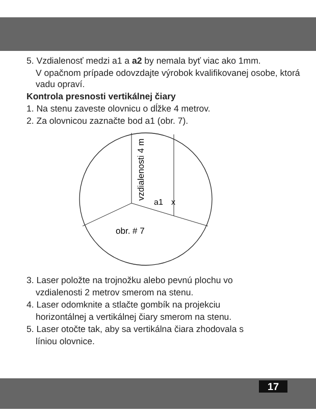5. Vzdialenosť medzi a1 a a2 by nemala byť viac ako 1mm.
V opačnom prípade odovzdajte výrobok kvalifikovanej osobe, ktorá vadu opraví.
Kontrola presnosti vertikálnej čiary
1. Na stenu zaveste olovnicu o dĺžke 4 metrov.
2. Za olovnicou zaznačte bod a1 (obr. 7).
a1
x
obr. # 7
vzdialenosti 4 m
3. Laser položte na trojnožku alebo pevnú plochu vo
vzdialenosti 2 metrov smerom na stenu.
4. Laser odomknite a stlačte gombík na projekciu
horizontálnej a vertikálnej čiary smerom na stenu.
5. Laser otočte tak, aby sa vertikálna čiara zhodovala s
líniou olovnice.
17